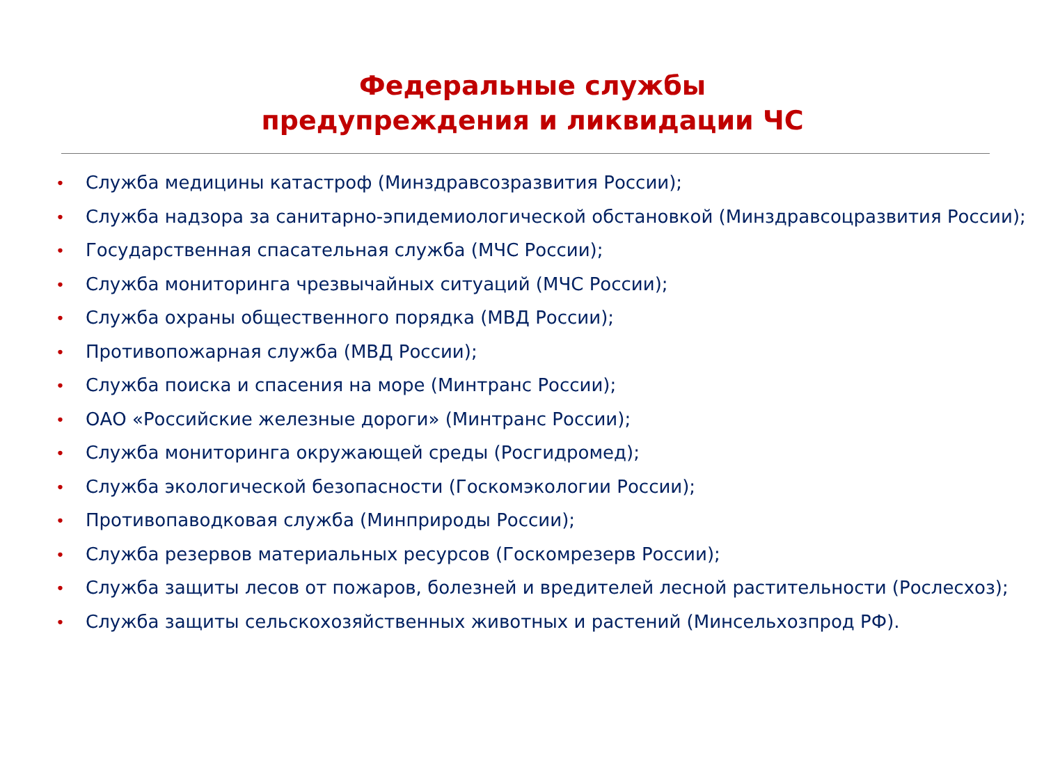Федеральные службы
предупреждения и ликвидации ЧС
• Служба медицины катастроф (Минздравсозразвития России);
• Служба надзора за санитарно-эпидемиологической обстановкой (Минздравсоцразвития России);
• Государственная спасательная служба (МЧС России);
• Служба мониторинга чрезвычайных ситуаций (МЧС России);
• Служба охраны общественного порядка (МВД России);
• Противопожарная служба (МВД России);
• Служба поиска и спасения на море (Минтранс России);
• ОАО «Российские железные дороги» (Минтранс России);
• Служба мониторинга окружающей среды (Росгидромед);
• Служба экологической безопасности (Госкомэкологии России);
• Противопаводковая служба (Минприроды России);
• Служба резервов материальных ресурсов (Госкомрезерв России);
• Служба защиты лесов от пожаров, болезней и вредителей лесной растительности (Рослесхоз);
• Служба защиты сельскохозяйственных животных и растений (Минсельхозпрод РФ).